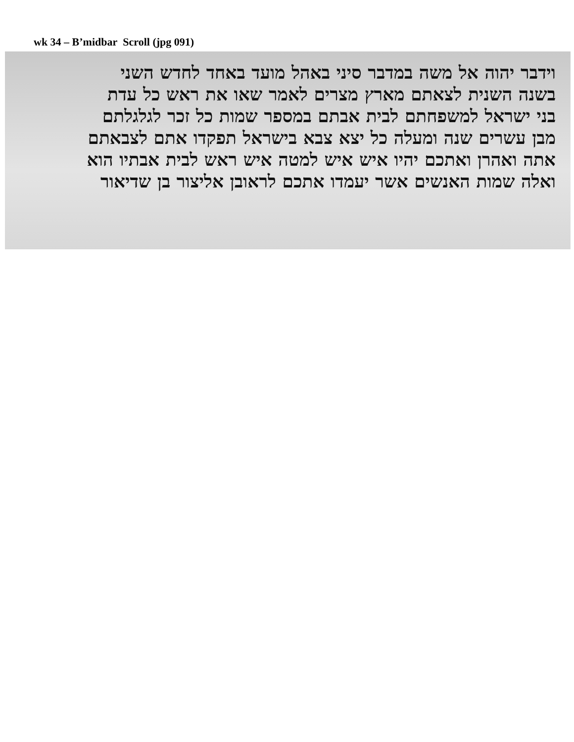wk 34 – B’midbar Scroll (jpg 091)
וידבר יהוה אל משה במדבר סיני באהל מועד באחד לחדש השני
בשנה השנית לצאתם מארץ מצרים לאמר שאו את ראש כל עדת
בני ישראל למשפחתם לבית אבתם במספר שמות כל זכר לגלגלתם
מבן עשרים שנה ומעלה כל יצא צבא בישראל תפקדו אתם לצבאתם
אתה ואהרן ואתכם יהיו איש איש למטה איש ראש לבית אבתיו הוא
ואלה שמות האנשים אשר יעמדו אתכם לראובן אליצור בן שדיאור